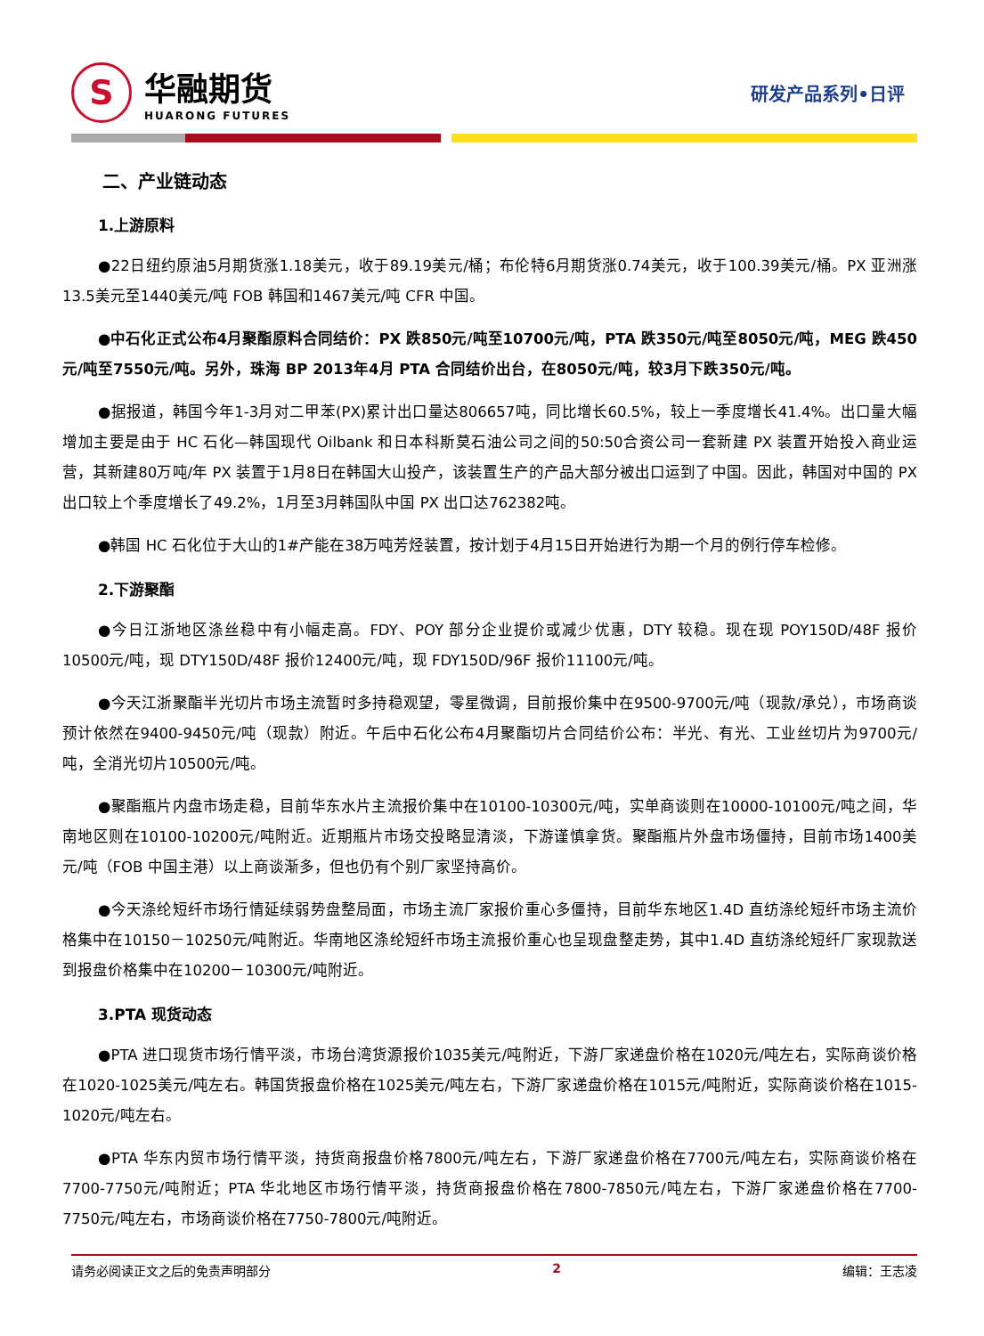S
华融期货
HUARONG FUTURES
研发产品系列•日评
二、产业链动态
1.上游原料
●22日纽约原油5月期货涨1.18美元，收于89.19美元/桶；布伦特6月期货涨0.74美元，收于100.39美元/桶。PX 亚洲涨13.5美元至1440美元/吨 FOB 韩国和1467美元/吨 CFR 中国。
●中石化正式公布4月聚酯原料合同结价：PX 跌850元/吨至10700元/吨，PTA 跌350元/吨至8050元/吨，MEG 跌450元/吨至7550元/吨。另外，珠海 BP 2013年4月 PTA 合同结价出台，在8050元/吨，较3月下跌350元/吨。
●据报道，韩国今年1-3月对二甲苯(PX)累计出口量达806657吨，同比增长60.5%，较上一季度增长41.4%。出口量大幅增加主要是由于 HC 石化—韩国现代 Oilbank 和日本科斯莫石油公司之间的50:50合资公司一套新建 PX 装置开始投入商业运营，其新建80万吨/年 PX 装置于1月8日在韩国大山投产，该装置生产的产品大部分被出口运到了中国。因此，韩国对中国的 PX 出口较上个季度增长了49.2%，1月至3月韩国队中国 PX 出口达762382吨。
●韩国 HC 石化位于大山的1#产能在38万吨芳烃装置，按计划于4月15日开始进行为期一个月的例行停车检修。
2.下游聚酯
●今日江浙地区涤丝稳中有小幅走高。FDY、POY 部分企业提价或减少优惠，DTY 较稳。现在现 POY150D/48F 报价10500元/吨，现 DTY150D/48F 报价12400元/吨，现 FDY150D/96F 报价11100元/吨。
●今天江浙聚酯半光切片市场主流暂时多持稳观望，零星微调，目前报价集中在9500-9700元/吨（现款/承兑），市场商谈预计依然在9400-9450元/吨（现款）附近。午后中石化公布4月聚酯切片合同结价公布：半光、有光、工业丝切片为9700元/吨，全消光切片10500元/吨。
●聚酯瓶片内盘市场走稳，目前华东水片主流报价集中在10100-10300元/吨，实单商谈则在10000-10100元/吨之间，华南地区则在10100-10200元/吨附近。近期瓶片市场交投略显清淡，下游谨慎拿货。聚酯瓶片外盘市场僵持，目前市场1400美元/吨（FOB 中国主港）以上商谈渐多，但也仍有个别厂家坚持高价。
●今天涤纶短纤市场行情延续弱势盘整局面，市场主流厂家报价重心多僵持，目前华东地区1.4D 直纺涤纶短纤市场主流价格集中在10150－10250元/吨附近。华南地区涤纶短纤市场主流报价重心也呈现盘整走势，其中1.4D 直纺涤纶短纤厂家现款送到报盘价格集中在10200－10300元/吨附近。
3.PTA 现货动态
●PTA 进口现货市场行情平淡，市场台湾货源报价1035美元/吨附近，下游厂家递盘价格在1020元/吨左右，实际商谈价格在1020-1025美元/吨左右。韩国货报盘价格在1025美元/吨左右，下游厂家递盘价格在1015元/吨附近，实际商谈价格在1015-1020元/吨左右。
●PTA 华东内贸市场行情平淡，持货商报盘价格7800元/吨左右，下游厂家递盘价格在7700元/吨左右，实际商谈价格在7700-7750元/吨附近；PTA 华北地区市场行情平淡，持货商报盘价格在7800-7850元/吨左右，下游厂家递盘价格在7700-7750元/吨左右，市场商谈价格在7750-7800元/吨附近。
请务必阅读正文之后的免责声明部分 2 编辑：王志凌